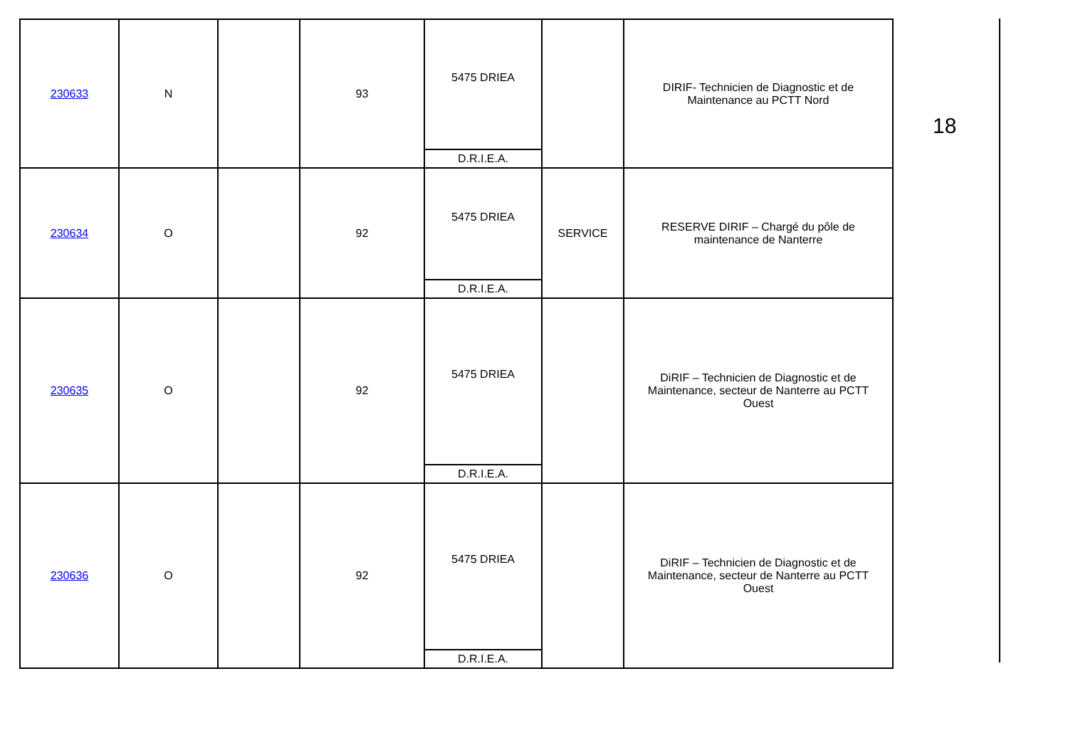| 230633 | N | | 93 | 5475 DRIEA D.R.I.E.A. | | DIRIF- Technicien de Diagnostic et de Maintenance au PCTT Nord |
| 230634 | O | | 92 | 5475 DRIEA D.R.I.E.A. | SERVICE | RESERVE DIRIF – Chargé du pôle de maintenance de Nanterre |
| 230635 | O | | 92 | 5475 DRIEA D.R.I.E.A. | | DiRIF – Technicien de Diagnostic et de Maintenance, secteur de Nanterre au PCTT Ouest |
| 230636 | O | | 92 | 5475 DRIEA D.R.I.E.A. | | DiRIF – Technicien de Diagnostic et de Maintenance, secteur de Nanterre au PCTT Ouest |
18